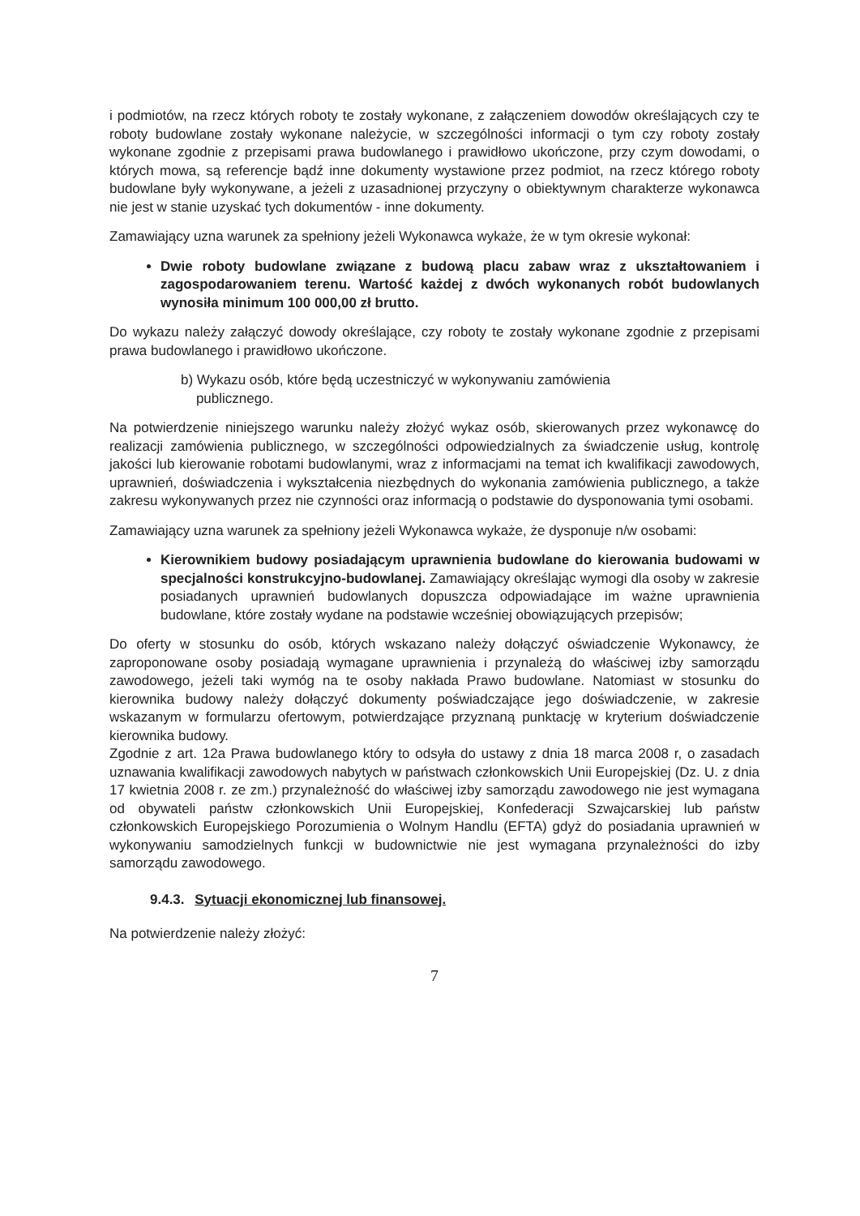i podmiotów, na rzecz których roboty te zostały wykonane, z załączeniem dowodów określających czy te roboty budowlane zostały wykonane należycie, w szczególności informacji o tym czy roboty zostały wykonane zgodnie z przepisami prawa budowlanego i prawidłowo ukończone, przy czym dowodami, o których mowa, są referencje bądź inne dokumenty wystawione przez podmiot, na rzecz którego roboty budowlane były wykonywane, a jeżeli z uzasadnionej przyczyny o obiektywnym charakterze wykonawca nie jest w stanie uzyskać tych dokumentów - inne dokumenty.
Zamawiający uzna warunek za spełniony jeżeli Wykonawca wykaże, że w tym okresie wykonał:
Dwie roboty budowlane związane z budową placu zabaw wraz z ukształtowaniem i zagospodarowaniem terenu. Wartość każdej z dwóch wykonanych robót budowlanych wynosiła minimum 100 000,00 zł brutto.
Do wykazu należy załączyć dowody określające, czy roboty te zostały wykonane zgodnie z przepisami prawa budowlanego i prawidłowo ukończone.
b) Wykazu osób, które będą uczestniczyć w wykonywaniu zamówienia
publicznego.
Na potwierdzenie niniejszego warunku należy złożyć wykaz osób, skierowanych przez wykonawcę do realizacji zamówienia publicznego, w szczególności odpowiedzialnych za świadczenie usług, kontrolę jakości lub kierowanie robotami budowlanymi, wraz z informacjami na temat ich kwalifikacji zawodowych, uprawnień, doświadczenia i wykształcenia niezbędnych do wykonania zamówienia publicznego, a także zakresu wykonywanych przez nie czynności oraz informacją o podstawie do dysponowania tymi osobami.
Zamawiający uzna warunek za spełniony jeżeli Wykonawca wykaże, że dysponuje n/w osobami:
Kierownikiem budowy posiadającym uprawnienia budowlane do kierowania budowami w specjalności konstrukcyjno-budowlanej. Zamawiający określając wymogi dla osoby w zakresie posiadanych uprawnień budowlanych dopuszcza odpowiadające im ważne uprawnienia budowlane, które zostały wydane na podstawie wcześniej obowiązujących przepisów;
Do oferty w stosunku do osób, których wskazano należy dołączyć oświadczenie Wykonawcy, że zaproponowane osoby posiadają wymagane uprawnienia i przynależą do właściwej izby samorządu zawodowego, jeżeli taki wymóg na te osoby nakłada Prawo budowlane. Natomiast w stosunku do kierownika budowy należy dołączyć dokumenty poświadczające jego doświadczenie, w zakresie wskazanym w formularzu ofertowym, potwierdzające przyznaną punktację w kryterium doświadczenie kierownika budowy.
Zgodnie z art. 12a Prawa budowlanego który to odsyła do ustawy z dnia 18 marca 2008 r, o zasadach uznawania kwalifikacji zawodowych nabytych w państwach członkowskich Unii Europejskiej (Dz. U. z dnia 17 kwietnia 2008 r. ze zm.) przynależność do właściwej izby samorządu zawodowego nie jest wymagana od obywateli państw członkowskich Unii Europejskiej, Konfederacji Szwajcarskiej lub państw członkowskich Europejskiego Porozumienia o Wolnym Handlu (EFTA) gdyż do posiadania uprawnień w wykonywaniu samodzielnych funkcji w budownictwie nie jest wymagana przynależności do izby samorządu zawodowego.
9.4.3. Sytuacji ekonomicznej lub finansowej.
Na potwierdzenie należy złożyć:
7